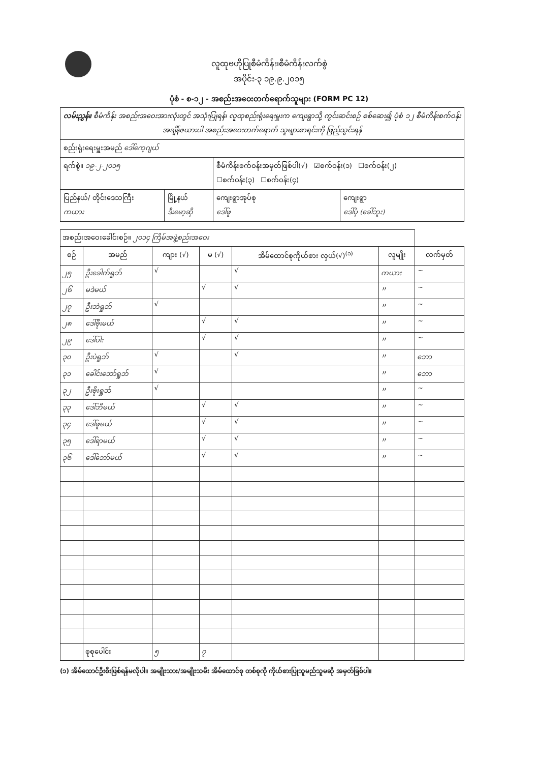လူထုဗဟိုပြုစီမံကိန်း၊စီမံကိန်းလက်စွဲ
အပိုင်း-၃ ၁၉.၉.၂၀၁၅
ပုံစံ - စ-၁၂ - အစည်းအဝေးတက်ရောက်သူများ (FORM PC 12)
| လမ်းညွှန်။ စီမံကိန်း အစည်းအဝေးအားလုံးတွင် အသုံးပြုရန်၊ လူထုစည်းရုံးရေးမှူးက ကျေးရွာသို့ ကွင်းဆင်းစဉ် စစ်ဆေး၍ ပုံစံ ၁၂ စီမံကိန်းစက်ဝန်းအချိန်ဇယားပါ အစည်းအဝေးတက်ရောက် သူများစာရင်းကို ဖြည့်သွင်းရန် | | | |
| စည်းရုံးရေးမှူးအမည် ဒေါ်ကေ့ဂျယ် | | | |
| ရက်စွဲ။ ၁၉-၂-၂၀၁၅ | | စီမံကိန်းစက်ဝန်းအမှတ်ဖြစ်ပါ(√) ☑စက်ဝန်း(၁) ☐စက်ဝန်း(၂) ☐စက်ဝန်း(၃) ☐စက်ဝန်း(၄) | |
| ပြည်နယ်/ တိုင်းဒေသကြီး ကယား | မြို့နယ် ဒီးမော့ဆို | ကျေးရွာအုပ်စု ဒေါ်ဖူ | ကျေးရွာ ဒေါ်ပုံ (ခေါ်ဘူး) |
| အစည်းအဝေးခေါင်းစဉ်။ ၂၀၁၄ ကြိမ်အဖွဲ့စည်းအဝေး | | | | | | |
| စဉ် | အမည် | ကျား (√) | မ (√) | အိမ်ထောင်စုကိုယ်စား လှယ်(√)<sup>(၁)</sup> | လူမျိုး | လက်မှတ် |
| ၂၅ | ဦးခေါက်ရှုဘ် | √ | | √ | ကယား | ~ |
| ၂၆ | မဒဲမယ် | | √ | √ | 〃 | ~ |
| ၂၇ | ဦးဘဲရှုဘ် | √ | | | 〃 | ~ |
| ၂၈ | ဒေါ်ဗိုးမယ် | | √ | √ | 〃 | ~ |
| ၂၉ | ဒေါ်ပါး | | √ | √ | 〃 | ~ |
| ၃၀ | ဦးပဲရှုဘ် | √ | | √ | 〃 | ဘော |
| ၃၁ | ခေါင်းဘော်ရှုဘ် | √ | | | 〃 | ဘော |
| ၃၂ | ဦးဗိုးရှုဘ် | √ | | | 〃 | ~ |
| ၃၃ | ဒေါ်ဘီမယ် | | √ | √ | 〃 | ~ |
| ၃၄ | ဒေါ်ဖူမယ် | | √ | √ | 〃 | ~ |
| ၃၅ | ဒေါ်ရာမယ် | | √ | √ | 〃 | ~ |
| ၃၆ | ဒေါ်ဘော်မယ် | | √ | √ | 〃 | ~ |
| | စုစုပေါင်း | ၅ | ၇ | | | |
(၁) အိမ်ထောင်ဦးစီးဖြစ်ရန်မလိုပါ။ အမျိုးသား/အမျိုးသမီး အိမ်ထောင်စု တစ်စုကို ကိုယ်စားပြုသူမည်သူမဆို အမှတ်ခြစ်ပါ။